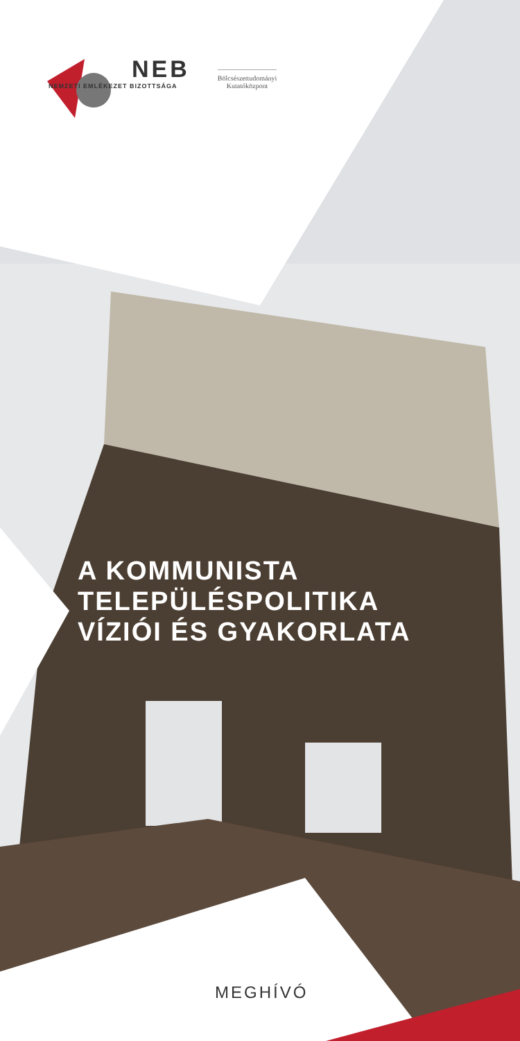NEB
NEMZETI EMLÉKEZET BIZOTTSÁGA
Bölcsészettudományi
Kutatóközpont
A KOMMUNISTA
TELEPÜLÉSPOLITIKA
VÍZIÓI ÉS GYAKORLATA
MEGHÍVÓ